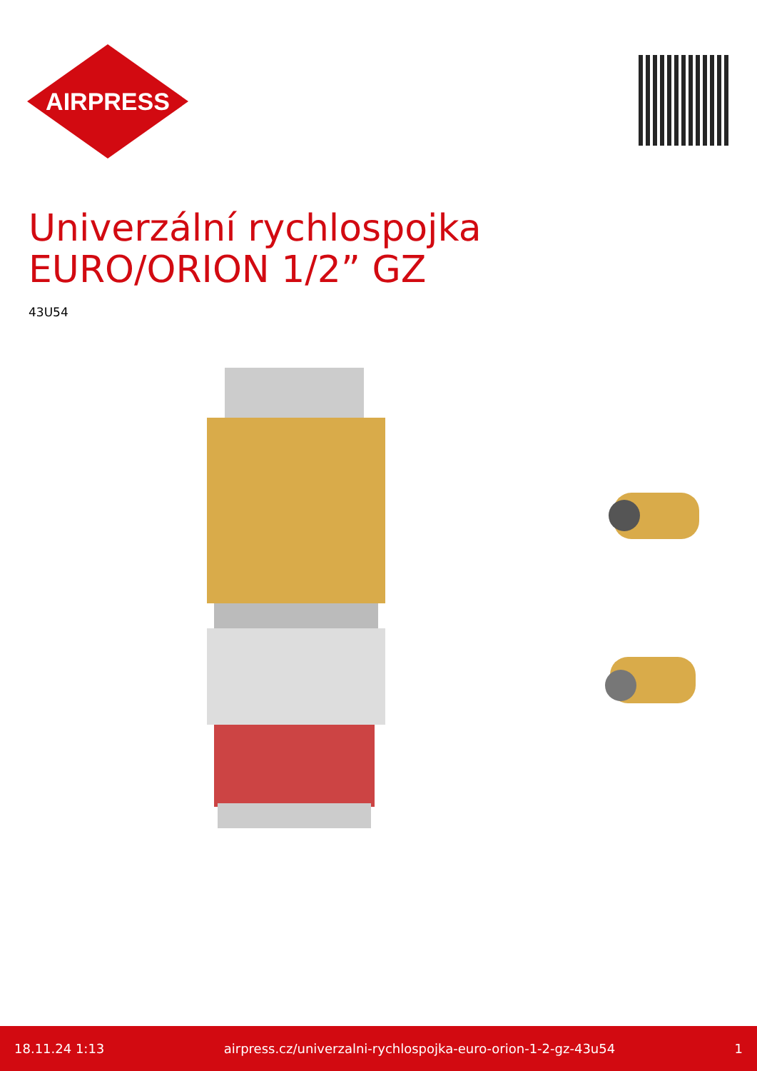AIRPRESS
Univerzální rychlospojka
EURO/ORION 1/2” GZ
43U54
18.11.24 1:13 airpress.cz/univerzalni-rychlospojka-euro-orion-1-2-gz-43u54 1